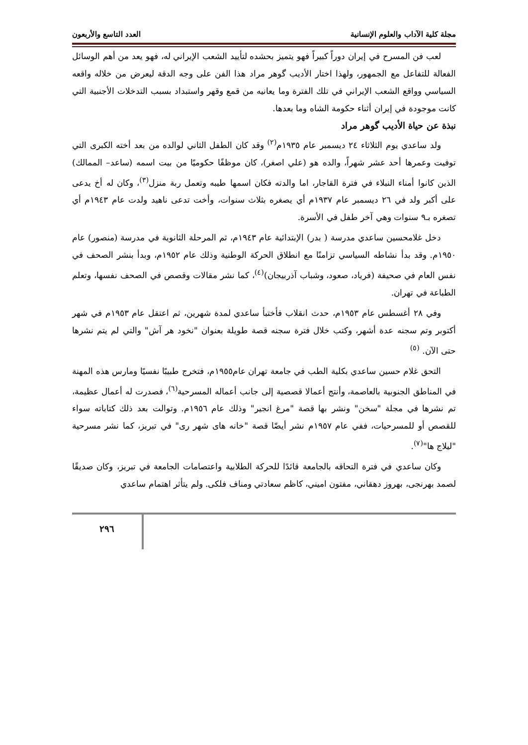مجلة كلية الآداب والعلوم الإنسانية العدد التاسع والأربعون
لعب فن المسرح في إيران دوراً كبيراً فهو يتميز بحشده لتأييد الشعب الإيراني له، فهو يعد من أهم الوسائل الفعالة للتفاعل مع الجمهور، ولهذا اختار الأديب گوهر مراد هذا الفن على وجه الدقة ليعرض من خلاله واقعه السياسي وواقع الشعب الإيراني في تلك الفترة وما يعانيه من قمع وقهر واستبداد بسبب التدخلات الأجنبية التي كانت موجودة في إيران أثناء حكومة الشاه وما بعدها.
نبذة عن حياة الأديب گوهر مراد
ولد ساعدي يوم الثلاثاء ٢٤ ديسمبر عام ١٩٣٥م<sup>(٢)</sup> وقد كان الطفل الثاني لوالده من بعد أخته الكبرى التي توفيت وعمرها أحد عشر شهراً، والده هو (علي اصغر)، كان موظفًا حكوميًا من بيت اسمه (ساعد– الممالك) الذين كانوا أمناء النبلاء في فترة القاجار، اما والدته فكان اسمها طيبه وتعمل ربة منزل<sup>(٣)</sup>، وكان له أخ يدعى على أكبر ولد في ٢٦ ديسمبر عام ١٩٣٧م أي يصغره بثلاث سنوات، وأخت تدعى ناهيد ولدت عام ١٩٤٣م أي تصغره بـ٩ سنوات وهي آخر طفل في الأسرة.
دخل غلامحسين ساعدي مدرسة ( بدر) الإبتدائية عام ١٩٤٣م، ثم المرحلة الثانوية في مدرسة (منصور) عام ١٩٥٠م. وقد بدأ نشاطه السياسي تزامنًا مع انطلاق الحركة الوطنية وذلك عام ١٩٥٢م، وبدأ بنشر الصحف في نفس العام في صحيفة (فرياد، صعود، وشباب آذربيجان)<sup>(٤)</sup>، كما نشر مقالات وقصص في الصحف نفسها، وتعلم الطباعة في تهران.
وفي ٢٨ أغسطس عام ١٩٥٣م، حدث انقلاب فأختبأ ساعدي لمدة شهرين، ثم اعتقل عام ١٩٥٣م في شهر أكتوبر وتم سجنه عدة أشهر، وكتب خلال فترة سجنه قصة طويلة بعنوان "نخود هر آش" والتي لم يتم نشرها حتى الآن. <sup>(٥)</sup>
التحق غلام حسين ساعدي بكلية الطب في جامعة تهران عام١٩٥٥م، فتخرج طبيبًا نفسيًا ومارس هذه المهنة في المناطق الجنوبية بالعاصمة، وأنتج أعمالا قصصية إلى جانب أعماله المسرحية<sup>(٦)</sup>، فصدرت له أعمال عظيمة، تم نشرها في مجلة "سخن" ونشر بها قصة "مرغ انجير" وذلك عام ١٩٥٦م. وتوالت بعد ذلك كتاباته سواء للقصص أو للمسرحيات، ففي عام ١٩٥٧م نشر أيضًا قصة "خانه هاى شهر رى" في تبريز، كما نشر مسرحية "ليلاج ها"<sup>(٧)</sup>.
وكان ساعدي في فترة التحاقه بالجامعة قائدًا للحركة الطلابية واعتصامات الجامعة في تبريز، وكان صديقًا لصمد بهرنجى، بهروز دهقاني، مفتون اميني، كاظم سعادتي ومناف فلكى. ولم يتأثر اهتمام ساعدي
٢٩٦